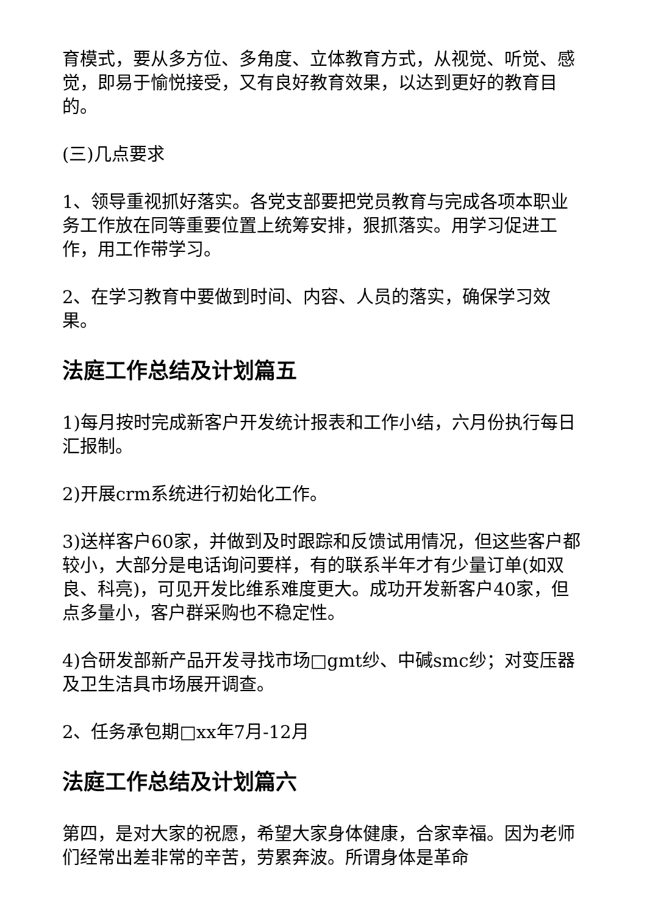育模式，要从多方位、多角度、立体教育方式，从视觉、听觉、感觉，即易于愉悦接受，又有良好教育效果，以达到更好的教育目的。
(三)几点要求
1、领导重视抓好落实。各党支部要把党员教育与完成各项本职业务工作放在同等重要位置上统筹安排，狠抓落实。用学习促进工作，用工作带学习。
2、在学习教育中要做到时间、内容、人员的落实，确保学习效果。
法庭工作总结及计划篇五
1)每月按时完成新客户开发统计报表和工作小结，六月份执行每日汇报制。
2)开展crm系统进行初始化工作。
3)送样客户60家，并做到及时跟踪和反馈试用情况，但这些客户都较小，大部分是电话询问要样，有的联系半年才有少量订单(如双良、科亮)，可见开发比维系难度更大。成功开发新客户40家，但点多量小，客户群采购也不稳定性。
4)合研发部新产品开发寻找市场□gmt纱、中碱smc纱；对变压器及卫生洁具市场展开调查。
2、任务承包期□xx年7月-12月
法庭工作总结及计划篇六
第四，是对大家的祝愿，希望大家身体健康，合家幸福。因为老师们经常出差非常的辛苦，劳累奔波。所谓身体是革命